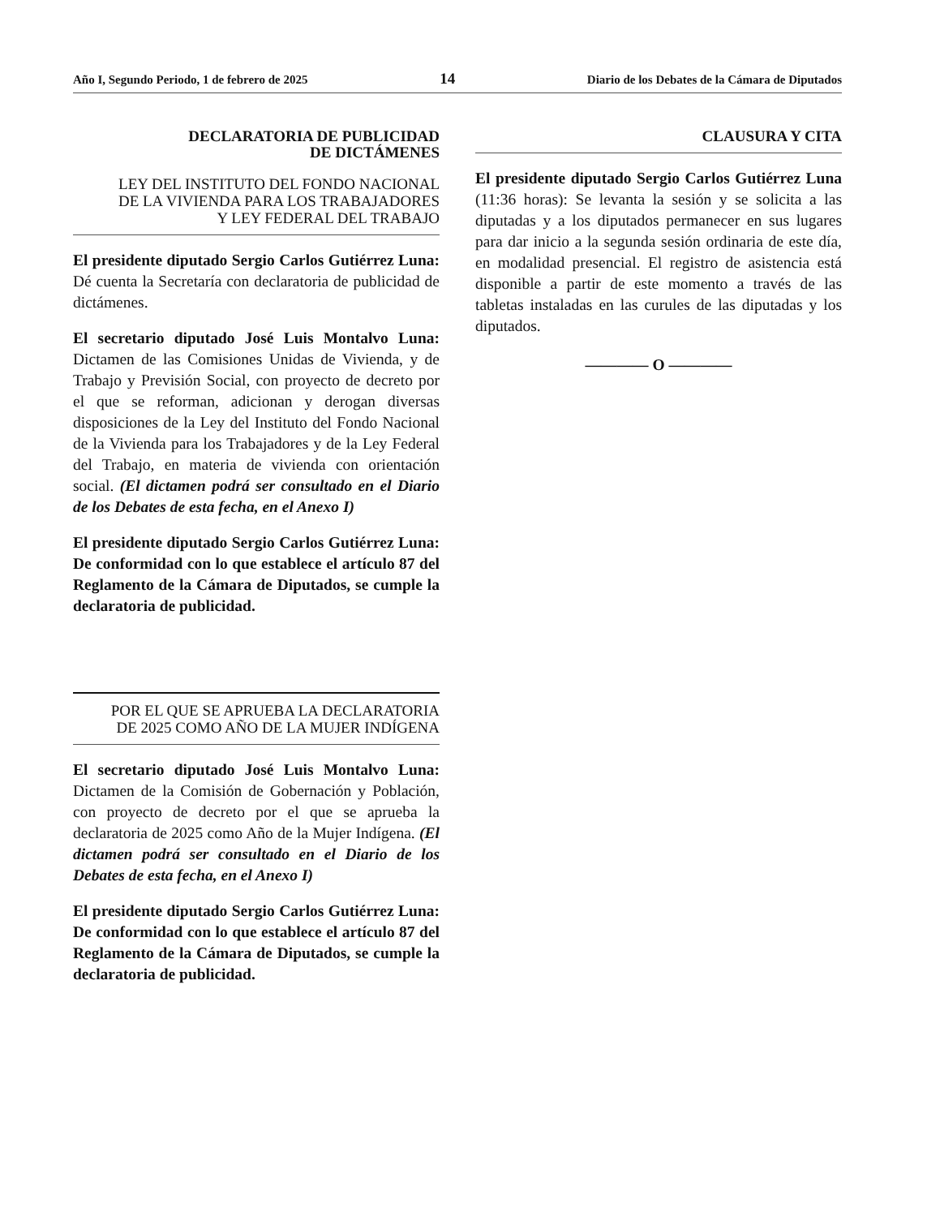Año I, Segundo Periodo, 1 de febrero de 2025 14 Diario de los Debates de la Cámara de Diputados
DECLARATORIA DE PUBLICIDAD
DE DICTÁMENES
LEY DEL INSTITUTO DEL FONDO NACIONAL
DE LA VIVIENDA PARA LOS TRABAJADORES
Y LEY FEDERAL DEL TRABAJO
El presidente diputado Sergio Carlos Gutiérrez Luna: Dé cuenta la Secretaría con declaratoria de publicidad de dictámenes.
El secretario diputado José Luis Montalvo Luna: Dictamen de las Comisiones Unidas de Vivienda, y de Trabajo y Previsión Social, con proyecto de decreto por el que se reforman, adicionan y derogan diversas disposiciones de la Ley del Instituto del Fondo Nacional de la Vivienda para los Trabajadores y de la Ley Federal del Trabajo, en materia de vivienda con orientación social. (El dictamen podrá ser consultado en el Diario de los Debates de esta fecha, en el Anexo I)
El presidente diputado Sergio Carlos Gutiérrez Luna: De conformidad con lo que establece el artículo 87 del Reglamento de la Cámara de Diputados, se cumple la declaratoria de publicidad.
POR EL QUE SE APRUEBA LA DECLARATORIA
DE 2025 COMO AÑO DE LA MUJER INDÍGENA
El secretario diputado José Luis Montalvo Luna: Dictamen de la Comisión de Gobernación y Población, con proyecto de decreto por el que se aprueba la declaratoria de 2025 como Año de la Mujer Indígena. (El dictamen podrá ser consultado en el Diario de los Debates de esta fecha, en el Anexo I)
El presidente diputado Sergio Carlos Gutiérrez Luna: De conformidad con lo que establece el artículo 87 del Reglamento de la Cámara de Diputados, se cumple la declaratoria de publicidad.
CLAUSURA Y CITA
El presidente diputado Sergio Carlos Gutiérrez Luna (11:36 horas): Se levanta la sesión y se solicita a las diputadas y a los diputados permanecer en sus lugares para dar inicio a la segunda sesión ordinaria de este día, en modalidad presencial. El registro de asistencia está disponible a partir de este momento a través de las tabletas instaladas en las curules de las diputadas y los diputados.
———— O ————